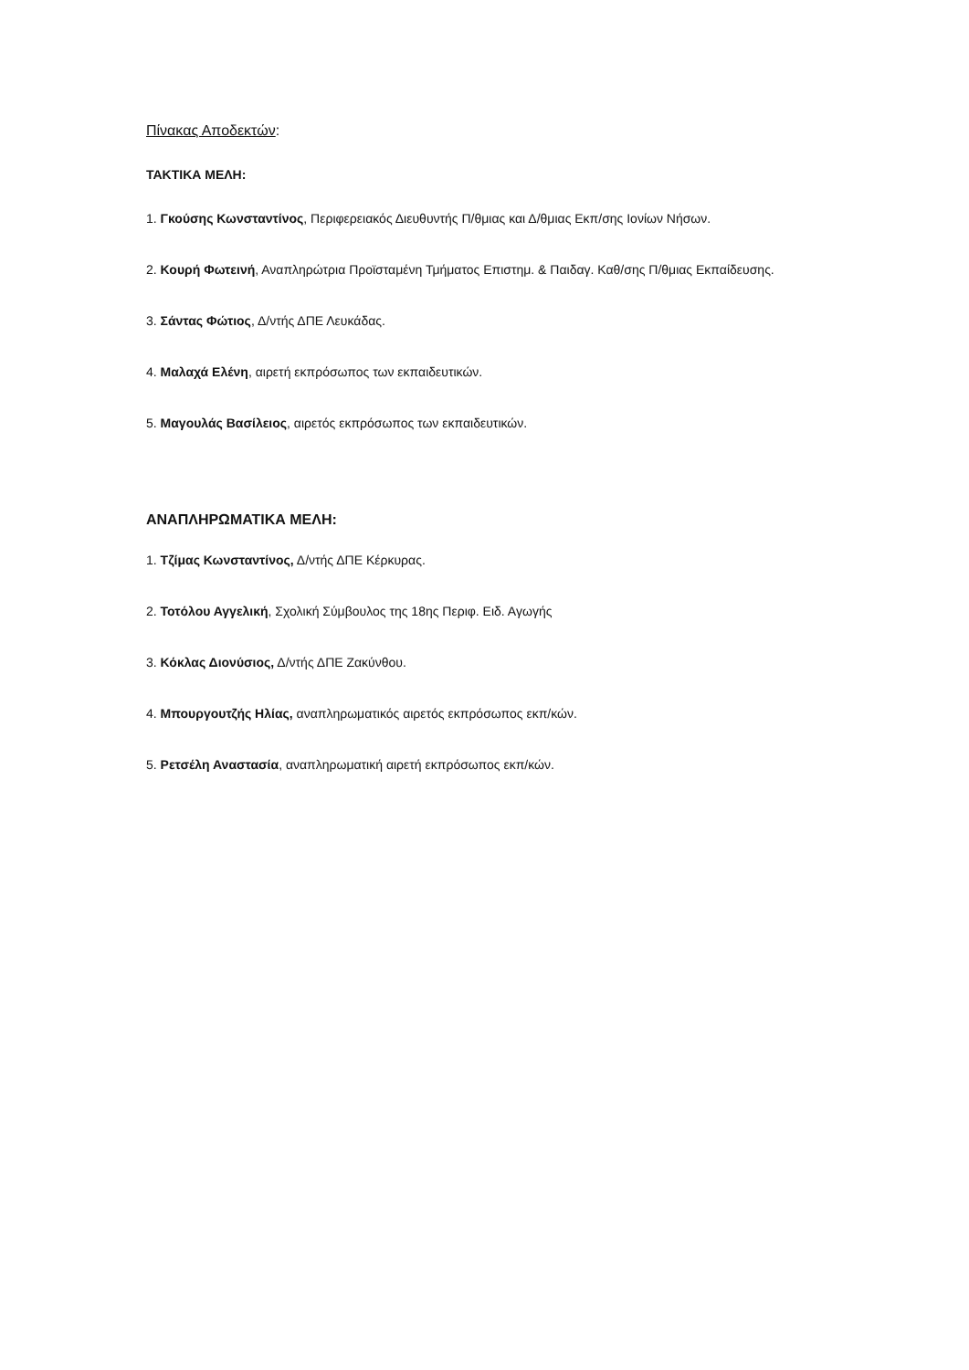Πίνακας Αποδεκτών:
ΤΑΚΤΙΚΑ ΜΕΛΗ:
1. Γκούσης Κωνσταντίνος, Περιφερειακός Διευθυντής Π/θμιας και Δ/θμιας Εκπ/σης Ιονίων Νήσων.
2. Κουρή Φωτεινή, Αναπληρώτρια Προϊσταμένη Τμήματος Επιστημ. & Παιδαγ. Καθ/σης Π/θμιας Εκπαίδευσης.
3. Σάντας Φώτιος, Δ/ντής ΔΠΕ Λευκάδας.
4. Μαλαχά Ελένη, αιρετή εκπρόσωπος των εκπαιδευτικών.
5. Μαγουλάς Βασίλειος, αιρετός εκπρόσωπος των εκπαιδευτικών.
ΑΝΑΠΛΗΡΩΜΑΤΙΚΑ ΜΕΛΗ:
1. Τζίμας Κωνσταντίνος, Δ/ντής ΔΠΕ Κέρκυρας.
2. Τοτόλου Αγγελική, Σχολική Σύμβουλος της 18ης Περιφ. Ειδ. Αγωγής
3. Κόκλας Διονύσιος, Δ/ντής ΔΠΕ Ζακύνθου.
4. Μπουργουτζής Ηλίας, αναπληρωματικός αιρετός εκπρόσωπος εκπ/κών.
5. Ρετσέλη Αναστασία, αναπληρωματική αιρετή εκπρόσωπος εκπ/κών.